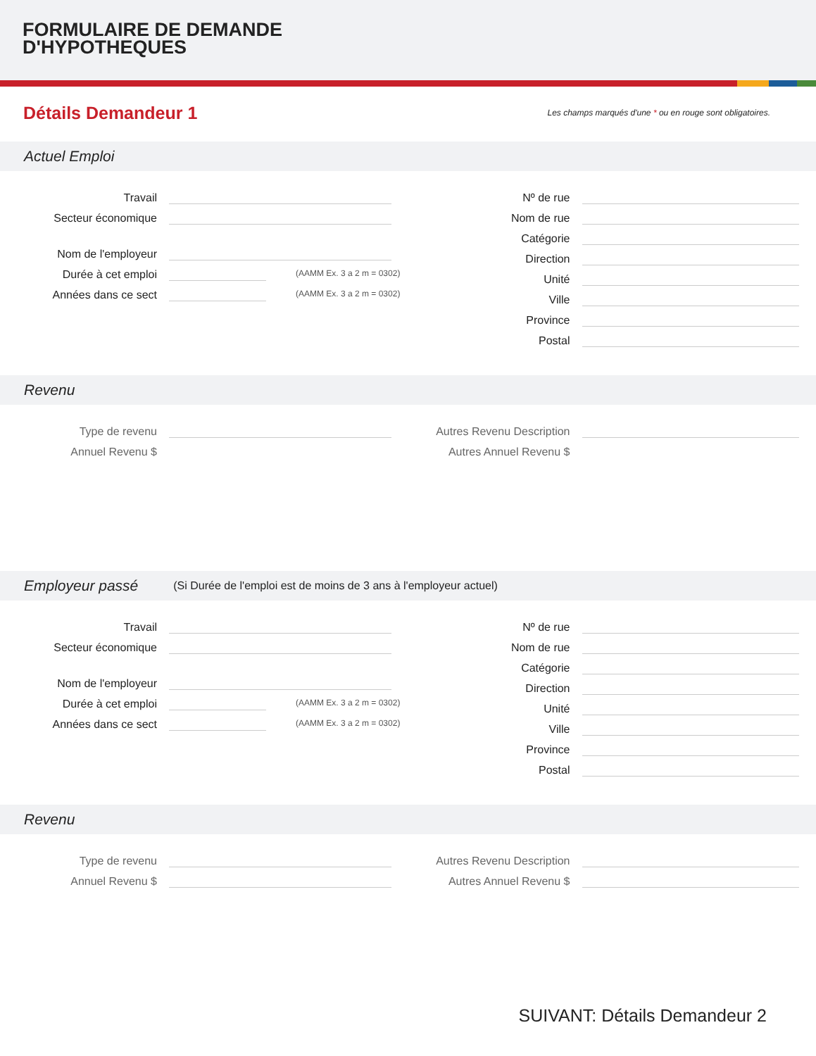FORMULAIRE DE DEMANDE
D'HYPOTHEQUES
Détails Demandeur 1
Les champs marqués d'une * ou en rouge sont obligatoires.
Actuel Emploi
Travail
Secteur économique
Nom de l'employeur
Durée à cet emploi
(AAMM Ex. 3 a 2 m = 0302)
Années dans ce sect
(AAMM Ex. 3 a 2 m = 0302)
Nº de rue
Nom de rue
Catégorie
Direction
Unité
Ville
Province
Postal
Revenu
Type de revenu
Annuel Revenu $
Autres Revenu Description
Autres Annuel Revenu $
Employeur passé (Si Durée de l'emploi est de moins de 3 ans à l'employeur actuel)
Travail
Secteur économique
Nom de l'employeur
Durée à cet emploi
(AAMM Ex. 3 a 2 m = 0302)
Années dans ce sect
(AAMM Ex. 3 a 2 m = 0302)
Nº de rue
Nom de rue
Catégorie
Direction
Unité
Ville
Province
Postal
Revenu
Type de revenu
Annuel Revenu $
Autres Revenu Description
Autres Annuel Revenu $
SUIVANT: Détails Demandeur 2